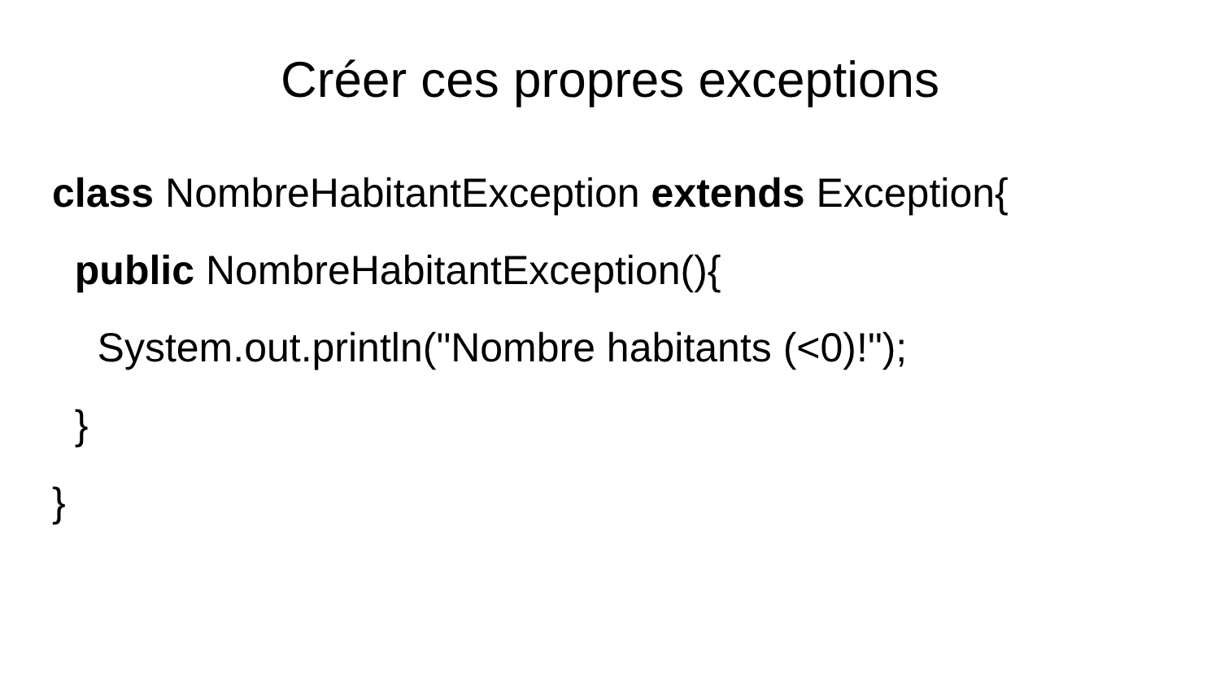Créer ces propres exceptions
class NombreHabitantException extends Exception{
public NombreHabitantException(){
System.out.println("Nombre habitants (<0)!");
}
}